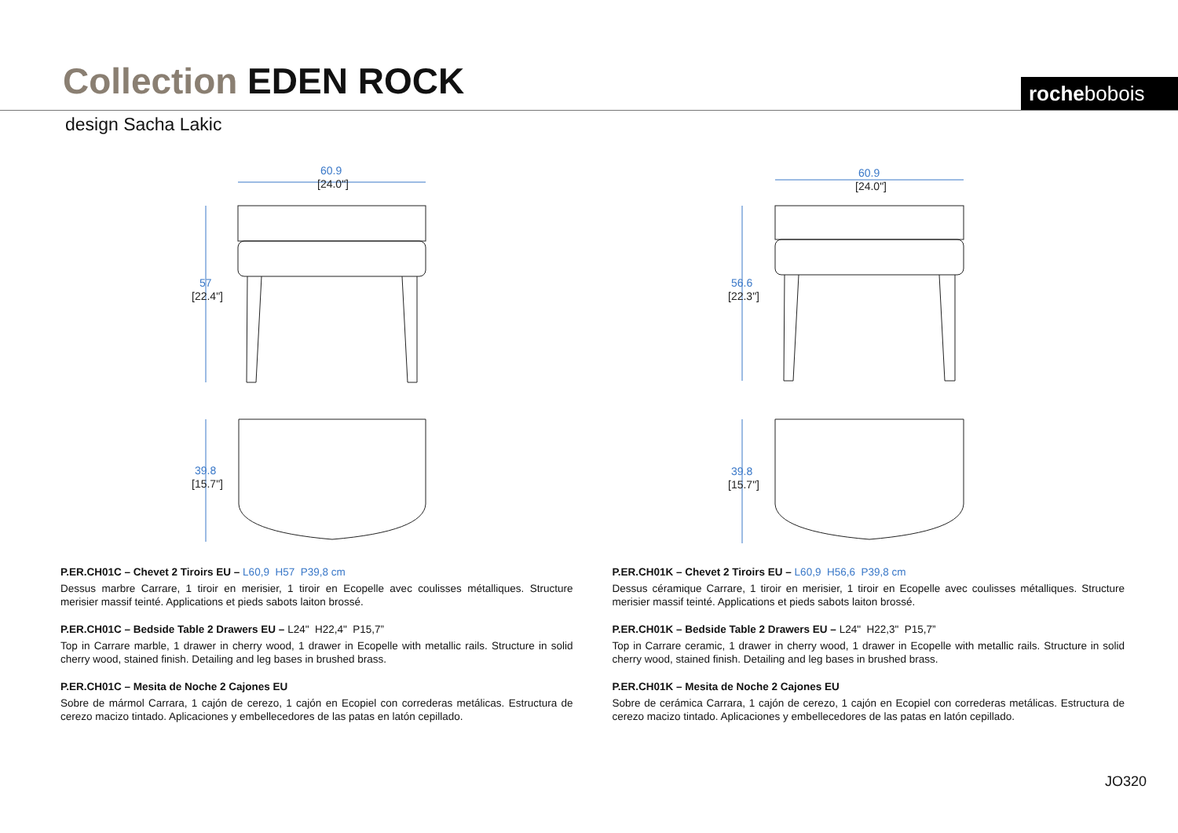Collection EDEN ROCK rochebobois
design Sacha Lakic
60.9
[24.0"]
57
[22.4"]
39.8
[15.7"]
60.9
[24.0"]
56.6
[22.3"]
39.8
[15.7"]
P.ER.CH01C – Chevet 2 Tiroirs EU – L60,9 H57 P39,8 cm
Dessus marbre Carrare, 1 tiroir en merisier, 1 tiroir en Ecopelle avec coulisses métalliques. Structure merisier massif teinté. Applications et pieds sabots laiton brossé.
P.ER.CH01C – Bedside Table 2 Drawers EU – L24" H22,4" P15,7”
Top in Carrare marble, 1 drawer in cherry wood, 1 drawer in Ecopelle with metallic rails. Structure in solid cherry wood, stained finish. Detailing and leg bases in brushed brass.
P.ER.CH01C – Mesita de Noche 2 Cajones EU
Sobre de mármol Carrara, 1 cajón de cerezo, 1 cajón en Ecopiel con correderas metálicas. Estructura de cerezo macizo tintado. Aplicaciones y embellecedores de las patas en latón cepillado.
P.ER.CH01K – Chevet 2 Tiroirs EU – L60,9 H56,6 P39,8 cm
Dessus céramique Carrare, 1 tiroir en merisier, 1 tiroir en Ecopelle avec coulisses métalliques. Structure merisier massif teinté. Applications et pieds sabots laiton brossé.
P.ER.CH01K – Bedside Table 2 Drawers EU – L24" H22,3" P15,7”
Top in Carrare ceramic, 1 drawer in cherry wood, 1 drawer in Ecopelle with metallic rails. Structure in solid cherry wood, stained finish. Detailing and leg bases in brushed brass.
P.ER.CH01K – Mesita de Noche 2 Cajones EU
Sobre de cerámica Carrara, 1 cajón de cerezo, 1 cajón en Ecopiel con correderas metálicas. Estructura de cerezo macizo tintado. Aplicaciones y embellecedores de las patas en latón cepillado.
JO320